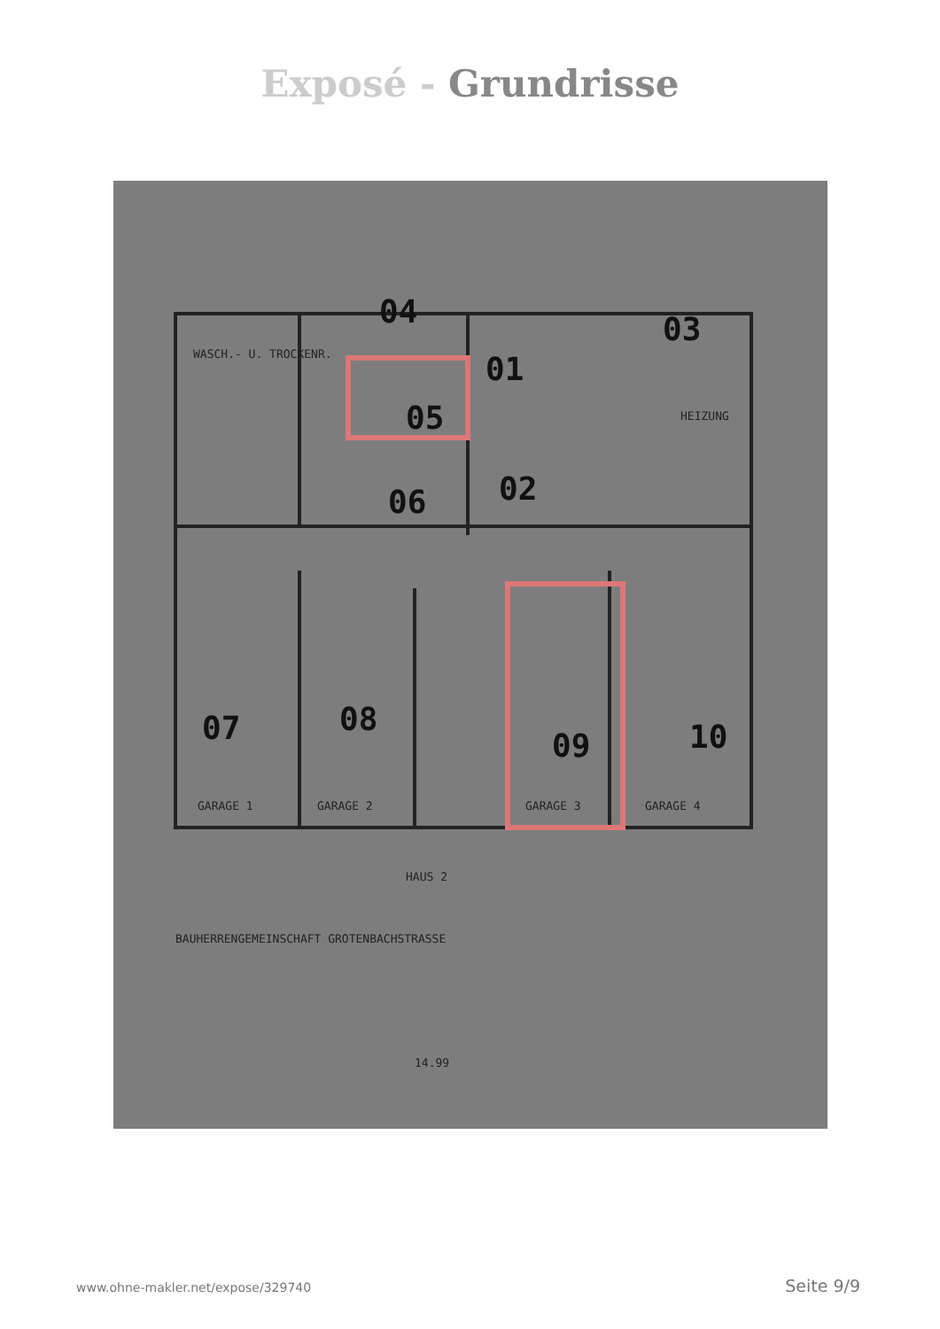Exposé - Grundrisse
04
03
01
05
06
02
07
08
09
10
WASCH.- U. TROCKENR.
HEIZUNG
GARAGE 1
GARAGE 2
GARAGE 3
GARAGE 4
HAUS 2
BAUHERRENGEMEINSCHAFT GROTENBACHSTRASSE
14.99
www.ohne-makler.net/expose/329740 Seite 9/9